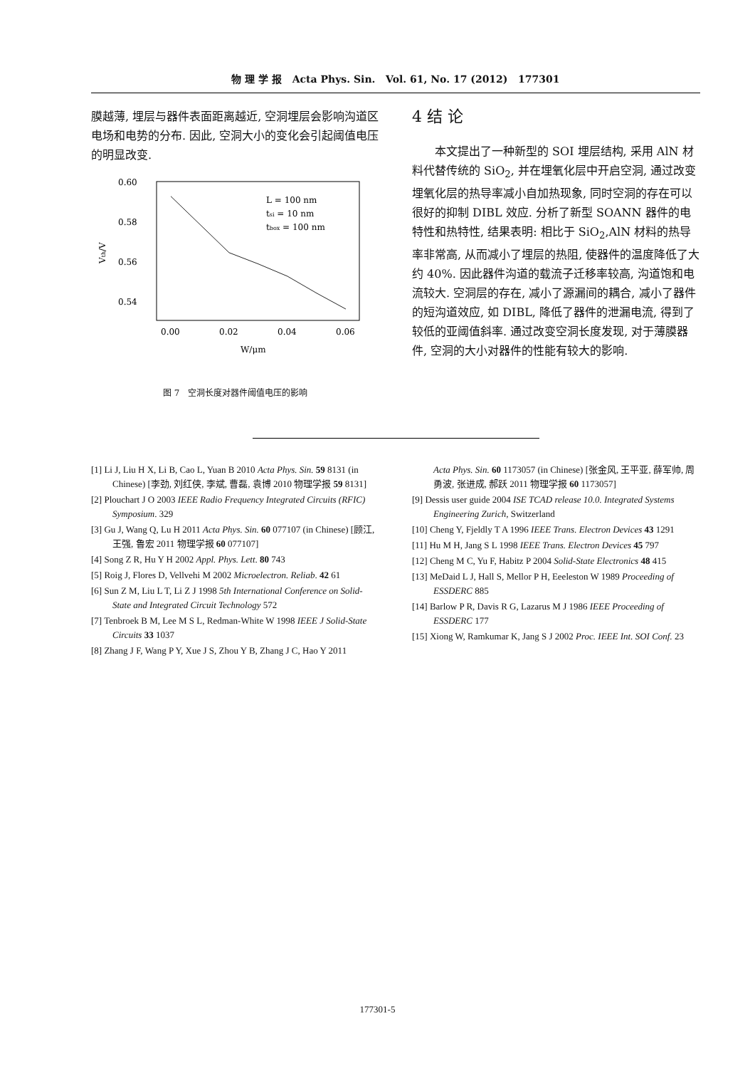物 理 学 报 Acta Phys. Sin. Vol. 61, No. 17 (2012) 177301
膜越薄, 埋层与器件表面距离越近, 空洞埋层会影响沟道区电场和电势的分布. 因此, 空洞大小的变化会引起阈值电压的明显改变.
0.60
0.58
0.56
0.54
0.00
0.02
0.04
0.06
L = 100 nm
tsi = 10 nm
tbox = 100 nm
W/μm
Vth/V
图 7 空洞长度对器件阈值电压的影响
4 结 论
本文提出了一种新型的 SOI 埋层结构, 采用 AlN 材料代替传统的 SiO<sub>2</sub>, 并在埋氧化层中开启空洞, 通过改变埋氧化层的热导率减小自加热现象, 同时空洞的存在可以很好的抑制 DIBL 效应. 分析了新型 SOANN 器件的电特性和热特性, 结果表明: 相比于 SiO<sub>2</sub>,AlN 材料的热导率非常高, 从而减小了埋层的热阻, 使器件的温度降低了大约 40%. 因此器件沟道的载流子迁移率较高, 沟道饱和电流较大. 空洞层的存在, 减小了源漏间的耦合, 减小了器件的短沟道效应, 如 DIBL, 降低了器件的泄漏电流, 得到了较低的亚阈值斜率. 通过改变空洞长度发现, 对于薄膜器件, 空洞的大小对器件的性能有较大的影响.
[1] Li J, Liu H X, Li B, Cao L, Yuan B 2010 Acta Phys. Sin. 59 8131 (in Chinese) [李劲, 刘红侠, 李斌, 曹磊, 袁博 2010 物理学报 59 8131]
[2] Plouchart J O 2003 IEEE Radio Frequency Integrated Circuits (RFIC) Symposium. 329
[3] Gu J, Wang Q, Lu H 2011 Acta Phys. Sin. 60 077107 (in Chinese) [顾江, 王强, 鲁宏 2011 物理学报 60 077107]
[4] Song Z R, Hu Y H 2002 Appl. Phys. Lett. 80 743
[5] Roig J, Flores D, Vellvehi M 2002 Microelectron. Reliab. 42 61
[6] Sun Z M, Liu L T, Li Z J 1998 5th International Conference on Solid-State and Integrated Circuit Technology 572
[7] Tenbroek B M, Lee M S L, Redman-White W 1998 IEEE J Solid-State Circuits 33 1037
[8] Zhang J F, Wang P Y, Xue J S, Zhou Y B, Zhang J C, Hao Y 2011
Acta Phys. Sin. 60 1173057 (in Chinese) [张金风, 王平亚, 薛军帅, 周勇波, 张进成, 郝跃 2011 物理学报 60 1173057]
[9] Dessis user guide 2004 ISE TCAD release 10.0. Integrated Systems Engineering Zurich, Switzerland
[10] Cheng Y, Fjeldly T A 1996 IEEE Trans. Electron Devices 43 1291
[11] Hu M H, Jang S L 1998 IEEE Trans. Electron Devices 45 797
[12] Cheng M C, Yu F, Habitz P 2004 Solid-State Electronics 48 415
[13] MeDaid L J, Hall S, Mellor P H, Eeeleston W 1989 Proceeding of ESSDERC 885
[14] Barlow P R, Davis R G, Lazarus M J 1986 IEEE Proceeding of ESSDERC 177
[15] Xiong W, Ramkumar K, Jang S J 2002 Proc. IEEE Int. SOI Conf. 23
177301-5